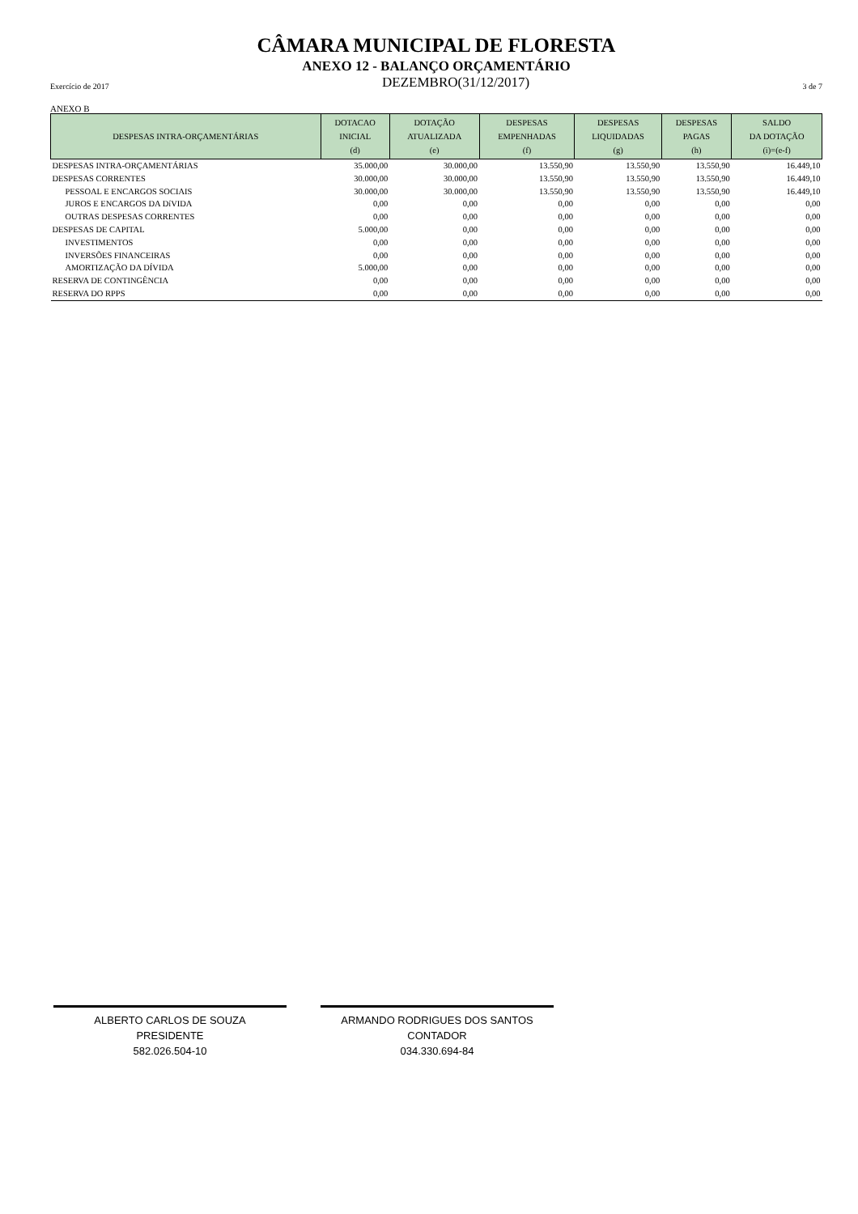CÂMARA MUNICIPAL DE FLORESTA
ANEXO 12 - BALANÇO ORÇAMENTÁRIO
Exercício de 2017 DEZEMBRO(31/12/2017) 3 de 7
ANEXO B
| DESPESAS INTRA-ORÇAMENTÁRIAS | DOTACAO INICIAL (d) | DOTAÇÃO ATUALIZADA (e) | DESPESAS EMPENHADAS (f) | DESPESAS LIQUIDADAS (g) | DESPESAS PAGAS (h) | SALDO DA DOTAÇÃO (i)=(e-f) |
| --- | --- | --- | --- | --- | --- | --- |
| DESPESAS INTRA-ORÇAMENTÁRIAS | 35.000,00 | 30.000,00 | 13.550,90 | 13.550,90 | 13.550,90 | 16.449,10 |
| DESPESAS CORRENTES | 30.000,00 | 30.000,00 | 13.550,90 | 13.550,90 | 13.550,90 | 16.449,10 |
| PESSOAL E ENCARGOS SOCIAIS | 30.000,00 | 30.000,00 | 13.550,90 | 13.550,90 | 13.550,90 | 16.449,10 |
| JUROS E ENCARGOS DA DíVIDA | 0,00 | 0,00 | 0,00 | 0,00 | 0,00 | 0,00 |
| OUTRAS DESPESAS CORRENTES | 0,00 | 0,00 | 0,00 | 0,00 | 0,00 | 0,00 |
| DESPESAS DE CAPITAL | 5.000,00 | 0,00 | 0,00 | 0,00 | 0,00 | 0,00 |
| INVESTIMENTOS | 0,00 | 0,00 | 0,00 | 0,00 | 0,00 | 0,00 |
| INVERSÕES FINANCEIRAS | 0,00 | 0,00 | 0,00 | 0,00 | 0,00 | 0,00 |
| AMORTIZAÇÃO DA DÍVIDA | 5.000,00 | 0,00 | 0,00 | 0,00 | 0,00 | 0,00 |
| RESERVA DE CONTINGÊNCIA | 0,00 | 0,00 | 0,00 | 0,00 | 0,00 | 0,00 |
| RESERVA DO RPPS | 0,00 | 0,00 | 0,00 | 0,00 | 0,00 | 0,00 |
ALBERTO CARLOS DE SOUZA
PRESIDENTE
582.026.504-10
ARMANDO RODRIGUES DOS SANTOS
CONTADOR
034.330.694-84